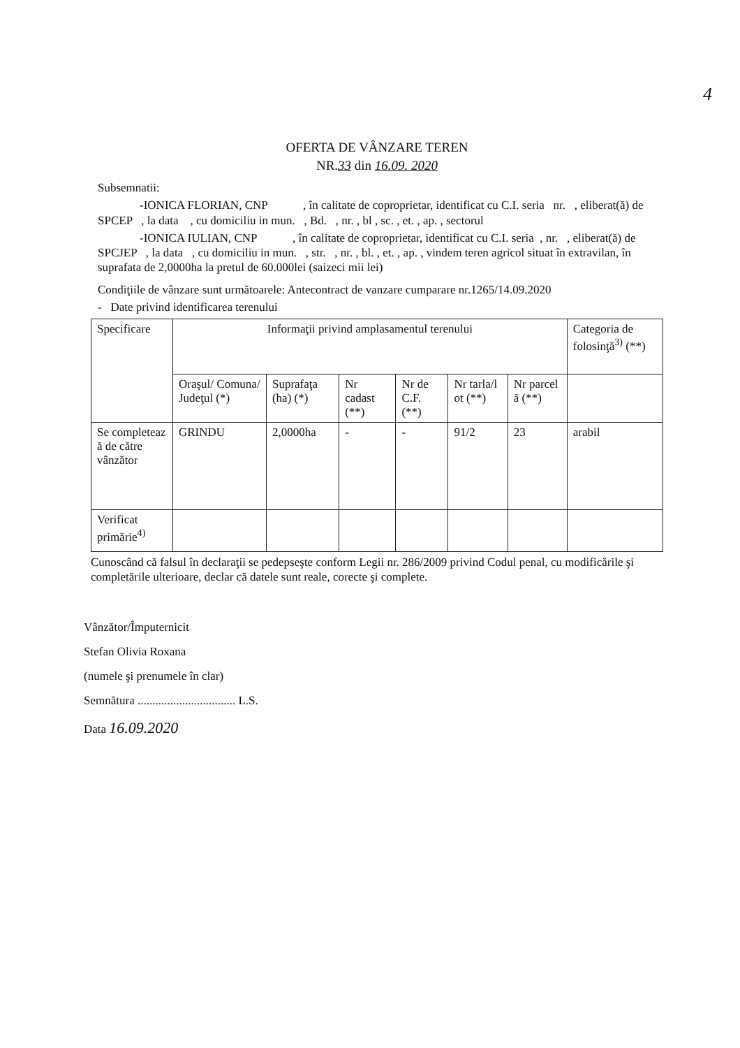4
OFERTA DE VÂNZARE TEREN
NR.33 din 16.09. 2020
Subsemnatii:
-IONICA FLORIAN, CNP , în calitate de coproprietar, identificat cu C.I. seria nr. , eliberat(ă) de SPCEP , la data , cu domiciliu in mun. , Bd. , nr. , bl , sc. , et. , ap. , sectorul
-IONICA IULIAN, CNP , în calitate de coproprietar, identificat cu C.I. seria , nr. , eliberat(ă) de SPCJEP , la data , cu domiciliu in mun. , str. , nr. , bl. , et. , ap. , vindem teren agricol situat în extravilan, în suprafata de 2,0000ha la pretul de 60.000lei (saizeci mii lei)
Condiţiile de vânzare sunt următoarele: Antecontract de vanzare cumparare nr.1265/14.09.2020
- Date privind identificarea terenului
| Specificare | Informaţii privind amplasamentul terenului | | | | | | Categoria de folosinţă<sup>3)</sup> (**) |
| --- | --- | --- | --- | --- | --- | --- | --- |
| | Oraşul/ Comuna/ Judeţul (*) | Suprafaţa (ha) (*) | Nr cadast (**) | Nr de C.F. (**) | Nr tarla/l ot (**) | Nr parcel ă (**) | |
| Se completeaz ă de către vânzător | GRINDU | 2,0000ha | - | - | 91/2 | 23 | arabil |
| Verificat primărie<sup>4)</sup> | | | | | | | |
Cunoscând că falsul în declaraţii se pedepseşte conform Legii nr. 286/2009 privind Codul penal, cu modificările şi completările ulterioare, declar că datele sunt reale, corecte şi complete.
Vânzător/Împuternicit
Stefan Olivia Roxana
(numele şi prenumele în clar)
Semnătura ................................. L.S.
Data 16.09.2020